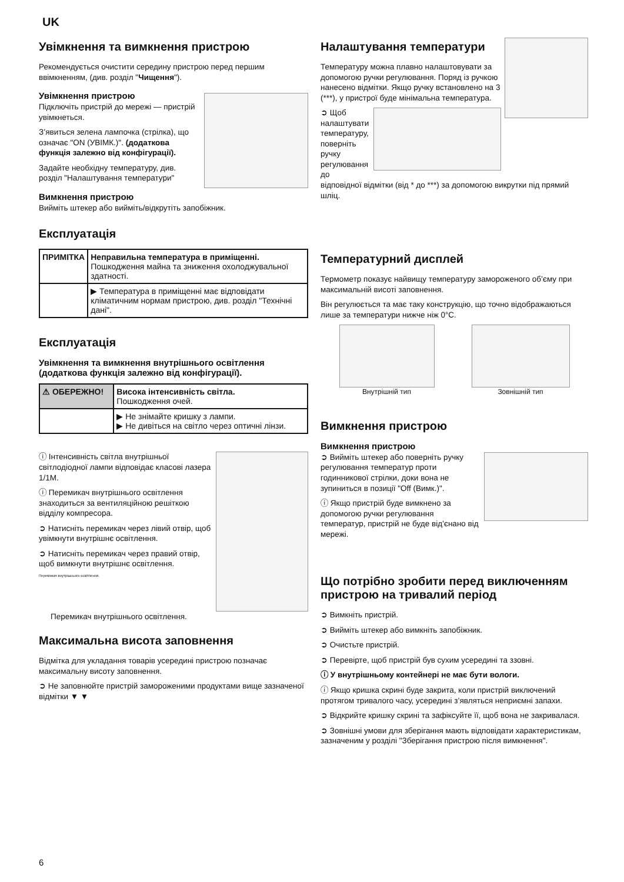UK
Увімкнення та вимкнення пристрою
Рекомендується очистити середину пристрою перед першим ввімкненням, (див. розділ "Чищення").
Увімкнення пристрою
Підключіть пристрій до мережі — пристрій увімкнеться.
З’явиться зелена лампочка (стрілка), що означає "ON (УВІМК.)". (додаткова функція залежно від конфігурації).
Задайте необхідну температуру, див. розділ "Налаштування температури"
Вимкнення пристрою
Вийміть штекер або вийміть/відкрутіть запобіжник.
Експлуатація
| ПРИМІТКА | Неправильна температура в приміщенні. Пошкодження майна та зниження охолоджувальної здатності. |
| | ▶ Температура в приміщенні має відповідати кліматичним нормам пристрою, див. розділ "Технічні дані". |
Експлуатація
Увімкнення та вимкнення внутрішнього освітлення (додаткова функція залежно від конфігурації).
| ⚠ ОБЕРЕЖНО! | Висока інтенсивність світла. Пошкодження очей. |
| | ▶ Не знімайте кришку з лампи. ▶ Не дивіться на світло через оптичні лінзи. |
ⓘ Інтенсивність світла внутрішньої світлодіодної лампи відповідає класові лазера 1/1M.
ⓘ Перемикач внутрішнього освітлення знаходиться за вентиляційною решіткою відділу компресора.
➲ Натисніть перемикач через лівий отвір, щоб увімкнути внутрішнє освітлення.
➲ Натисніть перемикач через правий отвір, щоб вимкнути внутрішнє освітлення.
Перемикач внутрішнього освітлення.
Перемикач внутрішнього освітлення.
Максимальна висота заповнення
Відмітка для укладання товарів усередині пристрою позначає максимальну висоту заповнення.
➲ Не заповнюйте пристрій замороженими продуктами вище зазначеної відмітки ▼ ▼
Налаштування температури
Температуру можна плавно налаштовувати за допомогою ручки регулювання. Поряд із ручкою нанесено відмітки. Якщо ручку встановлено на 3 (***), у пристрої буде мінімальна температура.
➲ Щоб налаштувати температуру, поверніть ручку регулювання до відповідної відмітки (від * до ***) за допомогою викрутки під прямий шліц.
Температурний дисплей
Термометр показує найвищу температуру замороженого об’єму при максимальній висоті заповнення.
Він регулюється та має таку конструкцію, що точно відображаються лише за температури нижче ніж 0°C.
Внутрішній тип Зовнішній тип
Вимкнення пристрою
Вимкнення пристрою
➲ Вийміть штекер або поверніть ручку регулювання температур проти годинникової стрілки, доки вона не зупиниться в позиції "Off (Вимк.)".
ⓘ Якщо пристрій буде вимкнено за допомогою ручки регулювання температур, пристрій не буде від’єнано від мережі.
Що потрібно зробити перед виключенням пристрою на тривалий період
➲ Вимкніть пристрій.
➲ Вийміть штекер або вимкніть запобіжник.
➲ Очистьте пристрій.
➲ Перевірте, щоб пристрій був сухим усередині та ззовні.
ⓘ У внутрішньому контейнері не має бути вологи.
ⓘ Якщо кришка скрині буде закрита, коли пристрій виключений протягом тривалого часу, усередині з’являться неприємні запахи.
➲ Відкрийте кришку скрині та зафіксуйте її, щоб вона не закривалася.
➲ Зовнішні умови для зберігання мають відповідати характеристикам, зазначеним у розділі "Зберігання пристрою після вимкнення".
6